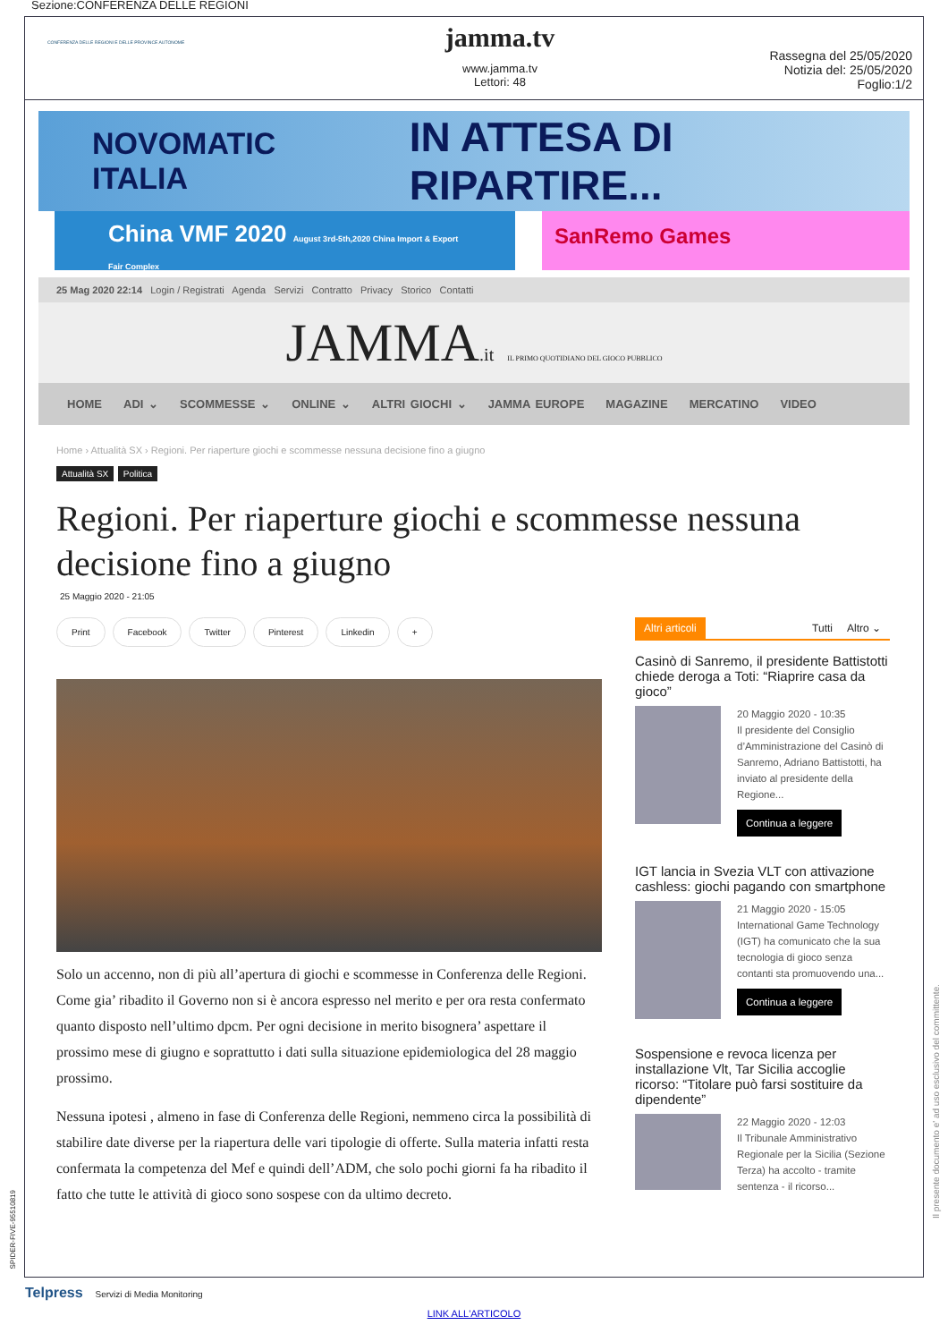Sezione:CONFERENZA DELLE REGIONI
CONFERENZA DELLE REGIONI E DELLE PROVINCE AUTONOME
jamma.tv
www.jamma.tv
Lettori: 48
Rassegna del 25/05/2020
Notizia del: 25/05/2020
Foglio:1/2
NOVOMATIC ITALIA IN ATTESA DI RIPARTIRE...
China VMF 2020 August 3rd-5th,2020 China Import & Export Fair Complex
SanRemo Games
25 Mag 2020 22:14 Login / Registrati Agenda Servizi Contratto Privacy Storico Contatti
JAMMA.it IL PRIMO QUOTIDIANO DEL GIOCO PUBBLICO
HOME ADI ⌄ SCOMMESSE ⌄ ONLINE ⌄ ALTRI GIOCHI ⌄ JAMMA EUROPE MAGAZINE MERCATINO VIDEO
Home › Attualità SX › Regioni. Per riaperture giochi e scommesse nessuna decisione fino a giugno
Attualità SX Politica
Regioni. Per riaperture giochi e scommesse nessuna decisione fino a giugno
25 Maggio 2020 - 21:05
Print Facebook Twitter Pinterest Linkedin +
Solo un accenno, non di più all’apertura di giochi e scommesse in Conferenza delle Regioni.
Come gia’ ribadito il Governo non si è ancora espresso nel merito e per ora resta confermato quanto disposto nell’ultimo dpcm. Per ogni decisione in merito bisognera’ aspettare il prossimo mese di giugno e soprattutto i dati sulla situazione epidemiologica del 28 maggio prossimo.
Nessuna ipotesi , almeno in fase di Conferenza delle Regioni, nemmeno circa la possibilità di stabilire date diverse per la riapertura delle vari tipologie di offerte. Sulla materia infatti resta confermata la competenza del Mef e quindi dell’ADM, che solo pochi giorni fa ha ribadito il fatto che tutte le attività di gioco sono sospese con da ultimo decreto.
Altri articoli Tutti Altro ⌄
Casinò di Sanremo, il presidente Battistotti chiede deroga a Toti: “Riaprire casa da gioco”
20 Maggio 2020 - 10:35
Il presidente del Consiglio d’Amministrazione del Casinò di Sanremo, Adriano Battistotti, ha inviato al presidente della Regione...
Continua a leggere
IGT lancia in Svezia VLT con attivazione cashless: giochi pagando con smartphone
21 Maggio 2020 - 15:05
International Game Technology (IGT) ha comunicato che la sua tecnologia di gioco senza contanti sta promuovendo una...
Continua a leggere
Sospensione e revoca licenza per installazione Vlt, Tar Sicilia accoglie ricorso: “Titolare può farsi sostituire da dipendente”
22 Maggio 2020 - 12:03
Il Tribunale Amministrativo Regionale per la Sicilia (Sezione Terza) ha accolto - tramite sentenza - il ricorso...
Il presente documento e' ad uso esclusivo del committente.
SPIDER-FIVE-95510819
Telpress Servizi di Media Monitoring
LINK ALL'ARTICOLO